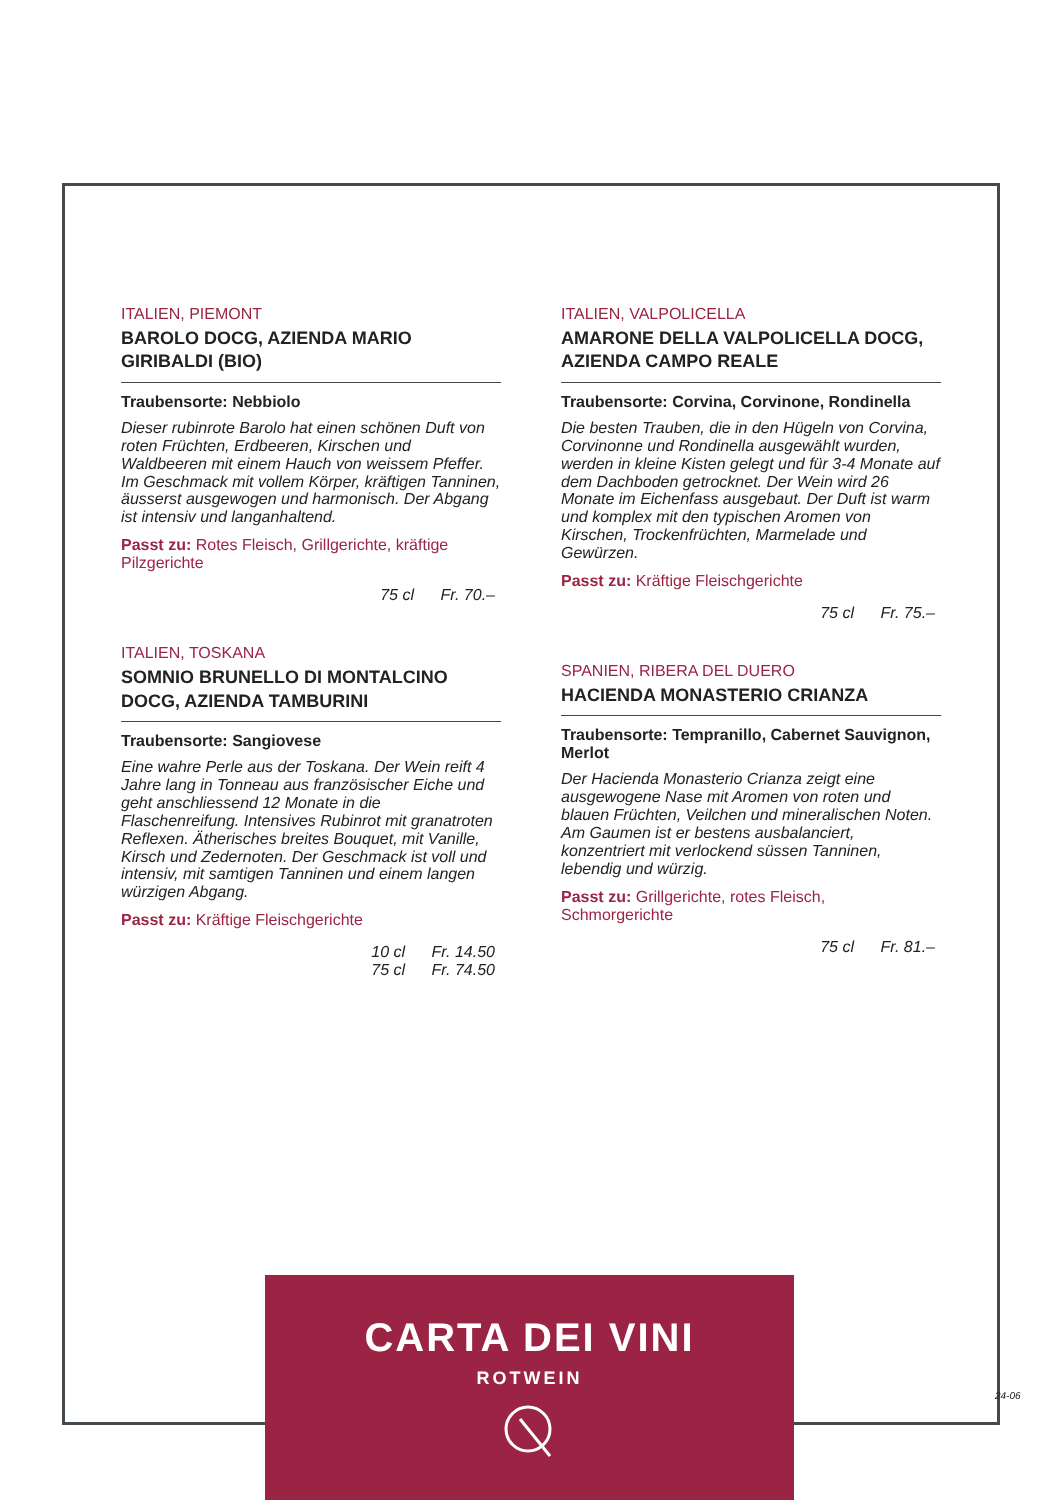ITALIEN, PIEMONT
BAROLO DOCG, AZIENDA MARIO GIRIBALDI (BIO)
Traubensorte: Nebbiolo
Dieser rubinrote Barolo hat einen schönen Duft von roten Früchten, Erdbeeren, Kirschen und Waldbeeren mit einem Hauch von weissem Pfeffer. Im Geschmack mit vollem Körper, kräftigen Tanninen, äusserst ausgewogen und harmonisch. Der Abgang ist intensiv und langanhaltend.
Passt zu: Rotes Fleisch, Grillgerichte, kräftige Pilzgerichte
75 cl Fr. 70.–
ITALIEN, TOSKANA
SOMNIO BRUNELLO DI MONTALCINO DOCG, AZIENDA TAMBURINI
Traubensorte: Sangiovese
Eine wahre Perle aus der Toskana. Der Wein reift 4 Jahre lang in Tonneau aus französischer Eiche und geht anschliessend 12 Monate in die Flaschenreifung. Intensives Rubinrot mit granatroten Reflexen. Ätherisches breites Bouquet, mit Vanille, Kirsch und Zedernoten. Der Geschmack ist voll und intensiv, mit samtigen Tanninen und einem langen würzigen Abgang.
Passt zu: Kräftige Fleischgerichte
10 cl Fr. 14.50
75 cl Fr. 74.50
ITALIEN, VALPOLICELLA
AMARONE DELLA VALPOLICELLA DOCG, AZIENDA CAMPO REALE
Traubensorte: Corvina, Corvinone, Rondinella
Die besten Trauben, die in den Hügeln von Corvina, Corvinonne und Rondinella ausgewählt wurden, werden in kleine Kisten gelegt und für 3-4 Monate auf dem Dachboden getrocknet. Der Wein wird 26 Monate im Eichenfass ausgebaut. Der Duft ist warm und komplex mit den typischen Aromen von Kirschen, Trockenfrüchten, Marmelade und Gewürzen.
Passt zu: Kräftige Fleischgerichte
75 cl Fr. 75.–
SPANIEN, RIBERA DEL DUERO
HACIENDA MONASTERIO CRIANZA
Traubensorte: Tempranillo, Cabernet Sauvignon, Merlot
Der Hacienda Monasterio Crianza zeigt eine ausgewogene Nase mit Aromen von roten und blauen Früchten, Veilchen und mineralischen Noten. Am Gaumen ist er bestens ausbalanciert, konzentriert mit verlockend süssen Tanninen, lebendig und würzig.
Passt zu: Grillgerichte, rotes Fleisch, Schmorgerichte
75 cl Fr. 81.–
CARTA DEI VINI
ROTWEIN
24-06